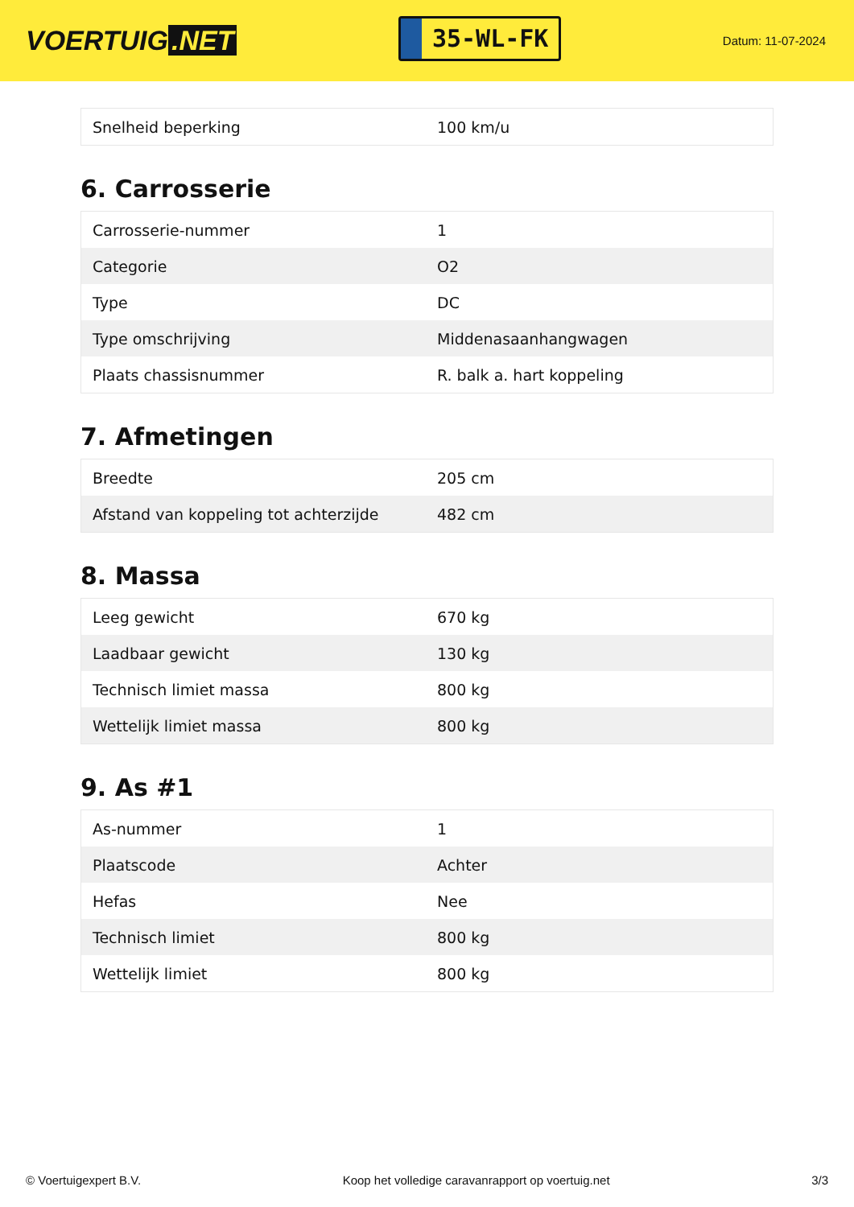VOERTUIG.NET
35-WL-FK
Datum: 11-07-2024
| Snelheid beperking | 100 km/u |
6. Carrosserie
| Carrosserie-nummer | 1 |
| Categorie | O2 |
| Type | DC |
| Type omschrijving | Middenasaanhangwagen |
| Plaats chassisnummer | R. balk a. hart koppeling |
7. Afmetingen
| Breedte | 205 cm |
| Afstand van koppeling tot achterzijde | 482 cm |
8. Massa
| Leeg gewicht | 670 kg |
| Laadbaar gewicht | 130 kg |
| Technisch limiet massa | 800 kg |
| Wettelijk limiet massa | 800 kg |
9. As #1
| As-nummer | 1 |
| Plaatscode | Achter |
| Hefas | Nee |
| Technisch limiet | 800 kg |
| Wettelijk limiet | 800 kg |
© Voertuigexpert B.V. Koop het volledige caravanrapport op voertuig.net 3/3